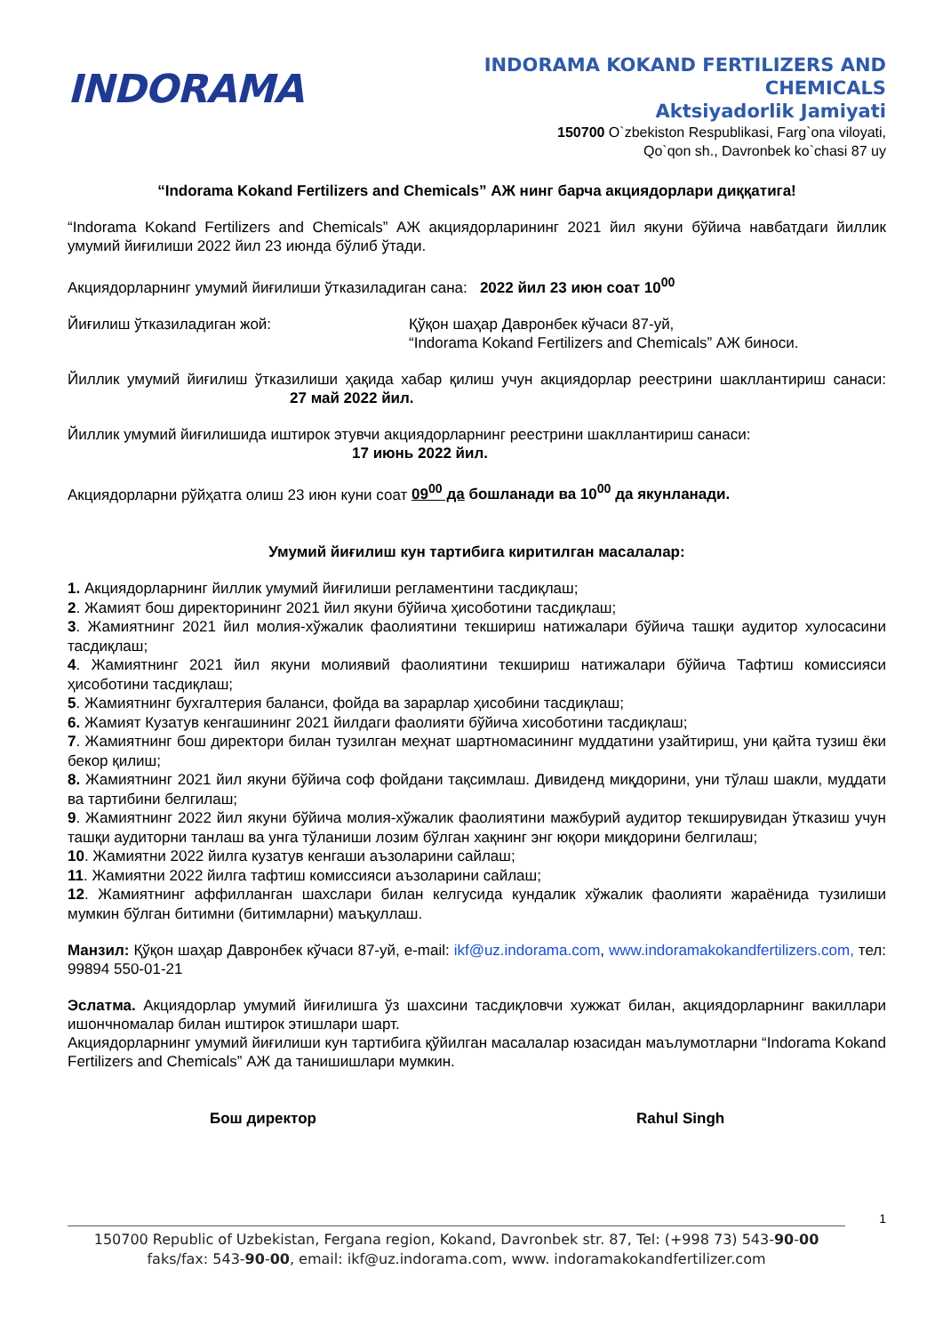INDORAMA
INDORAMA KOKAND FERTILIZERS AND
CHEMICALS
Aktsiyadorlik Jamiyati
150700 O`zbekiston Respublikasi, Farg`ona viloyati,
Qo`qon sh., Davronbek ko`chasi 87 uy
“Indorama Kokand Fertilizers and Chemicals” АЖ нинг барча акциядорлари диққатига!
“Indorama Kokand Fertilizers and Chemicals” АЖ акциядорларининг 2021 йил якуни бўйича навбатдаги йиллик умумий йиғилиши 2022 йил 23 июнда бўлиб ўтади.
Акциядорларнинг умумий йиғилиши ўтказиладиган сана: 2022 йил 23 июн соат 10<sup>00</sup>
Йиғилиш ўтказиладиган жой: Қўқон шаҳар Давронбек кўчаси 87-уй,
“Indorama Kokand Fertilizers and Chemicals” АЖ биноси.
Йиллик умумий йиғилиш ўтказилиши ҳақида хабар қилиш учун акциядорлар реестрини шакллантириш санаси: 27 май 2022 йил.
Йиллик умумий йиғилишида иштирок этувчи акциядорларнинг реестрини шакллантириш санаси:
17 июнь 2022 йил.
Акциядорларни рўйҳатга олиш 23 июн куни соат 09<sup>00</sup> да бошланади ва 10<sup>00</sup> да якунланади.
Умумий йиғилиш кун тартибига киритилган масалалар:
1. Акциядорларнинг йиллик умумий йиғилиши регламентини тасдиқлаш;
2. Жамият бош директорининг 2021 йил якуни бўйича ҳисоботини тасдиқлаш;
3. Жамиятнинг 2021 йил молия-хўжалик фаолиятини текшириш натижалари бўйича ташқи аудитор хулосасини тасдиқлаш;
4. Жамиятнинг 2021 йил якуни молиявий фаолиятини текшириш натижалари бўйича Тафтиш комиссияси ҳисоботини тасдиқлаш;
5. Жамиятнинг бухгалтерия баланси, фойда ва зарарлар ҳисобини тасдиқлаш;
6. Жамият Кузатув кенгашининг 2021 йилдаги фаолияти бўйича хисоботини тасдиқлаш;
7. Жамиятнинг бош директори билан тузилган меҳнат шартномасининг муддатини узайтириш, уни қайта тузиш ёки бекор қилиш;
8. Жамиятнинг 2021 йил якуни бўйича соф фойдани тақсимлаш. Дивиденд миқдорини, уни тўлаш шакли, муддати ва тартибини белгилаш;
9. Жамиятнинг 2022 йил якуни бўйича молия-хўжалик фаолиятини мажбурий аудитор текширувидан ўтказиш учун ташқи аудиторни танлаш ва унга тўланиши лозим бўлган хақнинг энг юқори миқдорини белгилаш;
10. Жамиятни 2022 йилга кузатув кенгаши аъзоларини сайлаш;
11. Жамиятни 2022 йилга тафтиш комиссияси аъзоларини сайлаш;
12. Жамиятнинг аффилланган шахслари билан келгусида кундалик хўжалик фаолияти жараёнида тузилиши мумкин бўлган битимни (битимларни) маъқуллаш.
Манзил: Қўқон шаҳар Давронбек кўчаси 87-уй, e-mail: ikf@uz.indorama.com, www.indoramakokandfertilizers.com, тел: 99894 550-01-21
Эслатма. Акциядорлар умумий йиғилишга ўз шахсини тасдиқловчи хужжат билан, акциядорларнинг вакиллари ишончномалар билан иштирок этишлари шарт.
Акциядорларнинг умумий йиғилиши кун тартибига қўйилган масалалар юзасидан маълумотларни “Indorama Kokand Fertilizers and Chemicals” АЖ да танишишлари мумкин.
Бош директор Rahul Singh
1
150700 Republic of Uzbekistan, Fergana region, Kokand, Davronbek str. 87, Tel: (+998 73) 543-90-00
faks/fax: 543-90-00, email: ikf@uz.indorama.com, www. indoramakokandfertilizer.com